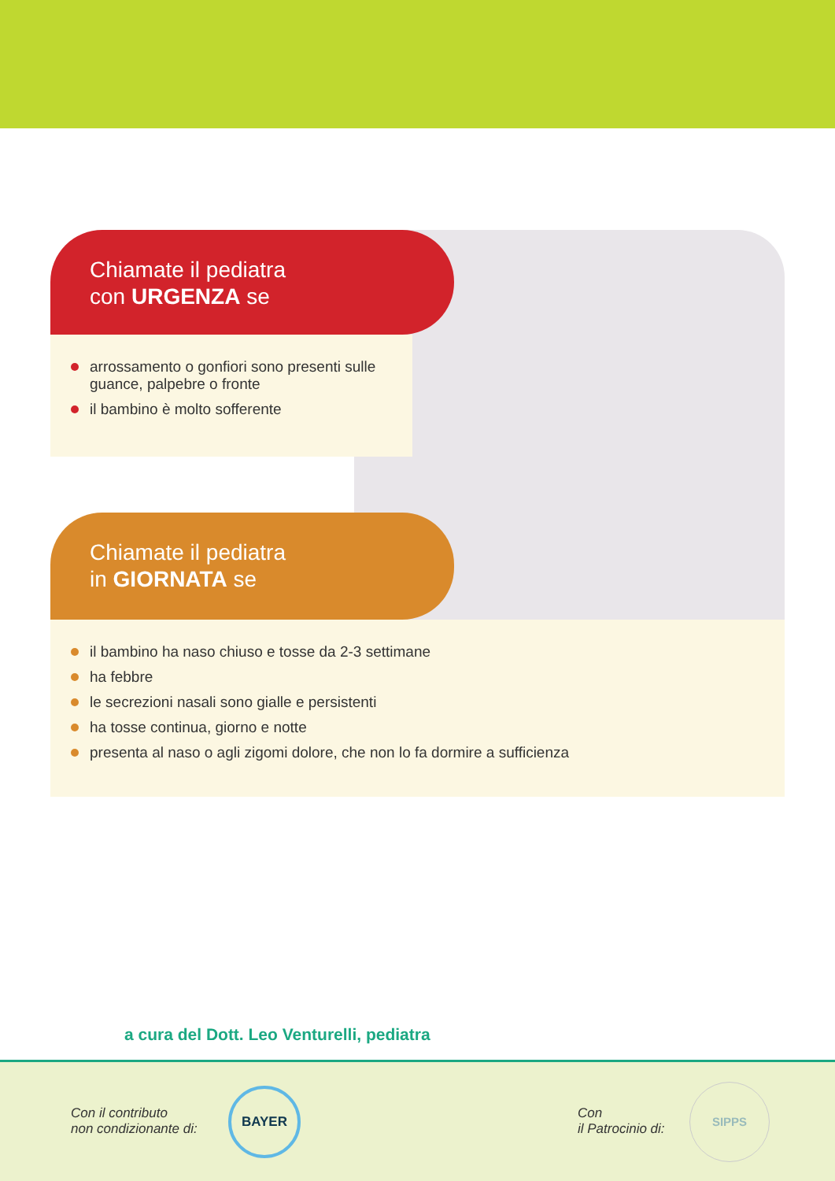Chiamate il pediatra
con URGENZA se
arrossamento o gonfiori sono presenti sulle guance, palpebre o fronte
il bambino è molto sofferente
Chiamate il pediatra
in GIORNATA se
il bambino ha naso chiuso e tosse da 2-3 settimane
ha febbre
le secrezioni nasali sono gialle e persistenti
ha tosse continua, giorno e notte
presenta al naso o agli zigomi dolore, che non lo fa dormire a sufficienza
a cura del Dott. Leo Venturelli, pediatra
Con il contributo
non condizionante di:
BAYER
Con
il Patrocinio di:
SIPPS